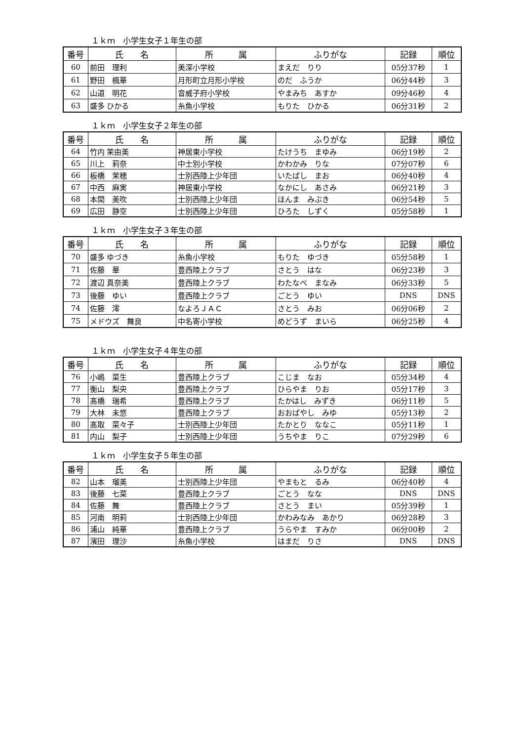１ｋｍ　小学生女子１年生の部
| 番号 | 氏 名 | 所 属 | ふりがな | 記録 | 順位 |
| --- | --- | --- | --- | --- | --- |
| 60 | 前田 理利 | 美深小学校 | まえだ りり | 05分37秒 | 1 |
| 61 | 野田 楓華 | 月形町立月形小学校 | のだ ふうか | 06分44秒 | 3 |
| 62 | 山道 明花 | 音威子府小学校 | やまみち あすか | 09分46秒 | 4 |
| 63 | 盛多 ひかる | 糸魚小学校 | もりた ひかる | 06分31秒 | 2 |
１ｋｍ　小学生女子２年生の部
| 番号 | 氏 名 | 所 属 | ふりがな | 記録 | 順位 |
| --- | --- | --- | --- | --- | --- |
| 64 | 竹内 茉由美 | 神居東小学校 | たけうち まゆみ | 06分19秒 | 2 |
| 65 | 川上 莉奈 | 中士別小学校 | かわかみ りな | 07分07秒 | 6 |
| 66 | 板橋 茉穂 | 士別西陸上少年団 | いたばし まお | 06分40秒 | 4 |
| 67 | 中西 麻実 | 神居東小学校 | なかにし あさみ | 06分21秒 | 3 |
| 68 | 本間 美吹 | 士別西陸上少年団 | ほんま みぶき | 06分54秒 | 5 |
| 69 | 広田 静空 | 士別西陸上少年団 | ひろた しずく | 05分58秒 | 1 |
１ｋｍ　小学生女子３年生の部
| 番号 | 氏 名 | 所 属 | ふりがな | 記録 | 順位 |
| --- | --- | --- | --- | --- | --- |
| 70 | 盛多 ゆづき | 糸魚小学校 | もりた ゆづき | 05分58秒 | 1 |
| 71 | 佐藤 華 | 豊西陸上クラブ | さとう はな | 06分23秒 | 3 |
| 72 | 渡辺 真奈美 | 豊西陸上クラブ | わたなべ まなみ | 06分33秒 | 5 |
| 73 | 後藤 ゆい | 豊西陸上クラブ | ごとう ゆい | DNS | DNS |
| 74 | 佐藤 澪 | なよろＪＡＣ | さとう みお | 06分06秒 | 2 |
| 75 | メドウズ 舞良 | 中名寄小学校 | めどうず まいら | 06分25秒 | 4 |
１ｋｍ　小学生女子４年生の部
| 番号 | 氏 名 | 所 属 | ふりがな | 記録 | 順位 |
| --- | --- | --- | --- | --- | --- |
| 76 | 小嶋 菜生 | 豊西陸上クラブ | こじま なお | 05分34秒 | 4 |
| 77 | 衡山 梨央 | 豊西陸上クラブ | ひらやま りお | 05分17秒 | 3 |
| 78 | 髙橋 瑞希 | 豊西陸上クラブ | たかはし みずき | 06分11秒 | 5 |
| 79 | 大林 未悠 | 豊西陸上クラブ | おおばやし みゆ | 05分13秒 | 2 |
| 80 | 髙取 菜々子 | 士別西陸上少年団 | たかとり ななこ | 05分11秒 | 1 |
| 81 | 内山 梨子 | 士別西陸上少年団 | うちやま りこ | 07分29秒 | 6 |
１ｋｍ　小学生女子５年生の部
| 番号 | 氏 名 | 所 属 | ふりがな | 記録 | 順位 |
| --- | --- | --- | --- | --- | --- |
| 82 | 山本 瑠美 | 士別西陸上少年団 | やまもと るみ | 06分40秒 | 4 |
| 83 | 後藤 七菜 | 豊西陸上クラブ | ごとう なな | DNS | DNS |
| 84 | 佐藤 舞 | 豊西陸上クラブ | さとう まい | 05分39秒 | 1 |
| 85 | 河南 明莉 | 士別西陸上少年団 | かわみなみ あかり | 06分28秒 | 3 |
| 86 | 浦山 純華 | 豊西陸上クラブ | うらやま すみか | 06分00秒 | 2 |
| 87 | 濱田 理沙 | 糸魚小学校 | はまだ りさ | DNS | DNS |